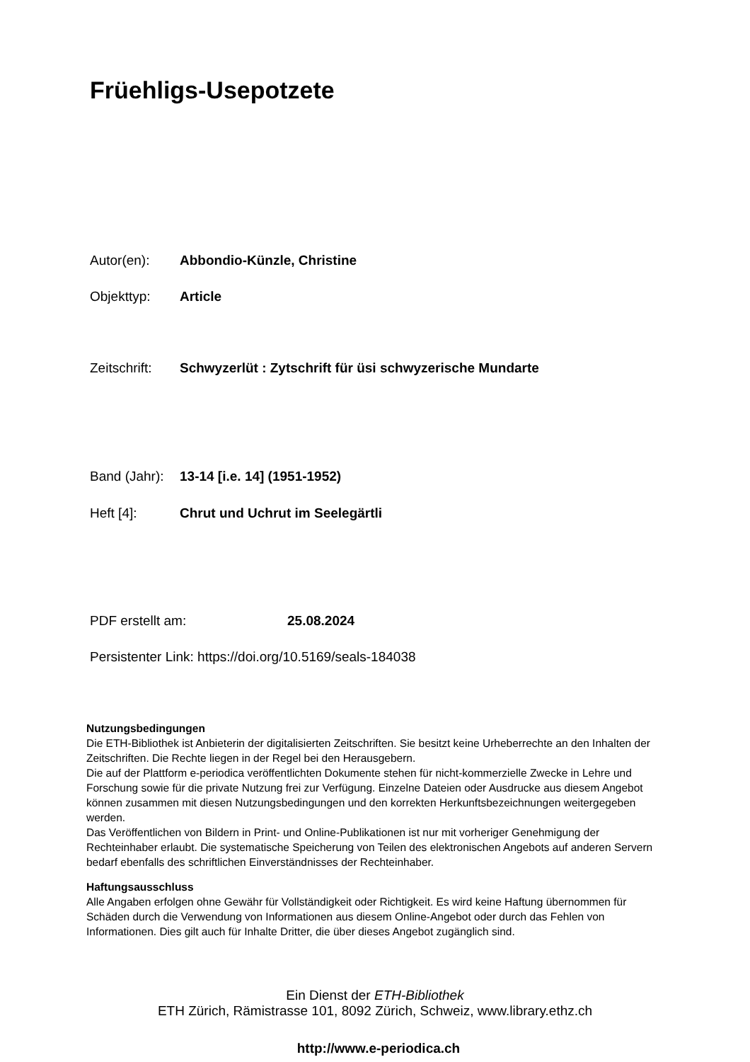Früehligs-Usepotzete
Autor(en): Abbondio-Künzle, Christine
Objekttyp: Article
Zeitschrift: Schwyzerlüt : Zytschrift für üsi schwyzerische Mundarte
Band (Jahr): 13-14 [i.e. 14] (1951-1952)
Heft [4]: Chrut und Uchrut im Seelegärtli
PDF erstellt am: 25.08.2024
Persistenter Link: https://doi.org/10.5169/seals-184038
Nutzungsbedingungen
Die ETH-Bibliothek ist Anbieterin der digitalisierten Zeitschriften. Sie besitzt keine Urheberrechte an den Inhalten der Zeitschriften. Die Rechte liegen in der Regel bei den Herausgebern.
Die auf der Plattform e-periodica veröffentlichten Dokumente stehen für nicht-kommerzielle Zwecke in Lehre und Forschung sowie für die private Nutzung frei zur Verfügung. Einzelne Dateien oder Ausdrucke aus diesem Angebot können zusammen mit diesen Nutzungsbedingungen und den korrekten Herkunftsbezeichnungen weitergegeben werden.
Das Veröffentlichen von Bildern in Print- und Online-Publikationen ist nur mit vorheriger Genehmigung der Rechteinhaber erlaubt. Die systematische Speicherung von Teilen des elektronischen Angebots auf anderen Servern bedarf ebenfalls des schriftlichen Einverständnisses der Rechteinhaber.
Haftungsausschluss
Alle Angaben erfolgen ohne Gewähr für Vollständigkeit oder Richtigkeit. Es wird keine Haftung übernommen für Schäden durch die Verwendung von Informationen aus diesem Online-Angebot oder durch das Fehlen von Informationen. Dies gilt auch für Inhalte Dritter, die über dieses Angebot zugänglich sind.
Ein Dienst der ETH-Bibliothek
ETH Zürich, Rämistrasse 101, 8092 Zürich, Schweiz, www.library.ethz.ch
http://www.e-periodica.ch